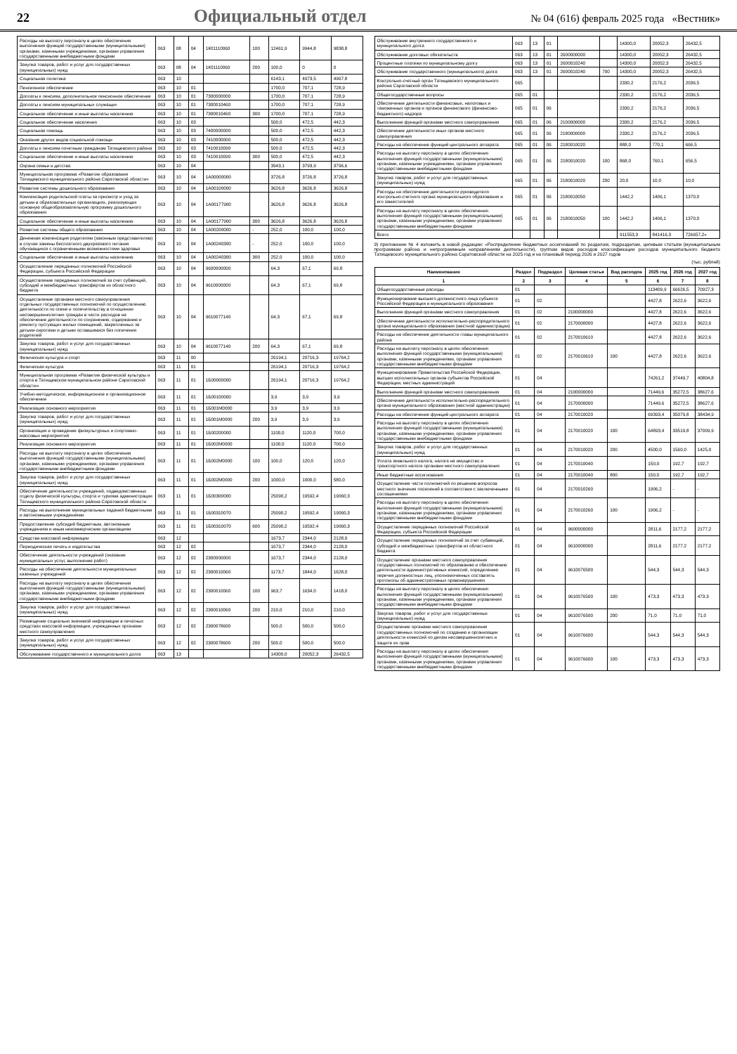22 Официальный отдел № 04 (616) февраль 2025 года «Вестник»
| Расходы на выплату персоналу в целях обеспечения выполнения функций государственными (муниципальными) органами, казенными учреждениями, органами управления государственными внебюджетными фондами | 063 | 08 | 04 | 1К01110060 | 100 | 12461,9 | 9944,8 | 9838,8 |
| Закупка товаров, работ и услуг для государственных (муниципальных) нужд | 063 | 08 | 04 | 1К01110060 | 200 | 100,0 | 0 | 0 |
| Социальная политика | 063 | 10 | | | | 6143,1 | 4973,5 | 4967,8 |
| Пенсионное обеспечение | 063 | 10 | 01 | | | 1700,0 | 707,1 | 728,9 |
| Доплаты к пенсиям, дополнительное пенсионное обеспечение | 063 | 10 | 01 | 7300000000 | | 1700,0 | 707,1 | 728,9 |
| Доплаты к пенсиям муниципальных служащих | 063 | 10 | 01 | 7300010460 | | 1700,0 | 707,1 | 728,9 |
| Социальное обеспечение и иные выплаты населению | 063 | 10 | 01 | 7300010460 | 300 | 1700,0 | 707,1 | 728,9 |
| Социальное обеспечение населения | 063 | 10 | 03 | | | 500,0 | 472,5 | 442,3 |
| Социальная помощь | 063 | 10 | 03 | 7400000000 | | 500,0 | 472,5 | 442,3 |
| Оказание других видов социальной помощи | 063 | 10 | 03 | 7410000000 | | 500,0 | 472,5 | 442,3 |
| Доплаты к пенсиям почетным гражданам Татищевского района | 063 | 10 | 03 | 7410010090 | | 500,0 | 472,5 | 442,3 |
| Социальное обеспечение и иные выплаты населению | 063 | 10 | 03 | 7410010090 | 300 | 500,0 | 472,5 | 442,3 |
| Охрана семьи и детства | 063 | 10 | 04 | | | 3943,1 | 3793,9 | 3796,6 |
| Муниципальная программа «Развитие образования Татищевского муниципального района Саратовской области» | 063 | 10 | 04 | 1А00000000 | | 3726,8 | 3726,8 | 3726,8 |
| Развитие системы дошкольного образования | 063 | 10 | 04 | 1А00100000 | | 3626,8 | 3626,8 | 3626,8 |
| Компенсация родительской платы за присмотр и уход за детьми в образовательных организациях, реализующих основную общеобразовательную программу дошкольного образования | 063 | 10 | 04 | 1А00177900 | | 3626,8 | 3626,8 | 3626,8 |
| Социальное обеспечение и иные выплаты населению | 063 | 10 | 04 | 1А00177900 | 300 | 3626,8 | 3626,8 | 3626,8 |
| Развитие системы общего образования | 063 | 10 | 04 | 1А00200000 | - | 252,0 | 100,0 | 100,0 |
| Денежная компенсация родителям (законным представителям) в случае замены бесплатного двухразового питания обучающихся с ограниченными возможностями здоровья | 063 | 10 | 04 | 1А00240300 | - | 252,0 | 100,0 | 100,0 |
| Социальное обеспечение и иные выплаты населению | 063 | 10 | 04 | 1А00240300 | 300 | 252,0 | 100,0 | 100,0 |
| Осуществление переданных полномочий Российской Федерации, субъекта Российской Федерации | 063 | 10 | 04 | 9600000000 | | 64,3 | 67,1 | 69,8 |
| Осуществление переданных полномочий за счет субвенций, субсидий и межбюджетных трансфертов из областного бюджета | 063 | 10 | 04 | 9610000000 | | 64,3 | 67,1 | 69,8 |
| Осуществление органами местного самоуправления отдельных государственных полномочий по осуществлению деятельности по опеке и попечительству в отношении несовершеннолетних граждан в части расходов на обеспечение деятельности по сохранению, содержанию и ремонту пустующих жилых помещений, закрепленных за детьми-сиротами и детьми оставшимися без попечения родителей | 063 | 10 | 04 | 9610077140 | | 64,3 | 67,1 | 69,8 |
| Закупка товаров, работ и услуг для государственных (муниципальных) нужд | 063 | 10 | 04 | 9610077140 | 200 | 64,3 | 67,1 | 69,8 |
| Физическая культура и спорт | 063 | 11 | 00 | | | 26194,1 | 20716,3 | 19764,2 |
| Физическая культура | 063 | 11 | 01 | | | 26194,1 | 20716,3 | 19764,2 |
| Муниципальная программа «Развитие физической культуры и спорта в Татищевском муниципальном районе Саратовской области» | 063 | 11 | 01 | 1Б00000000 | | 26194,1 | 20716,3 | 19764,2 |
| Учебно-методическое, информационное и организационное обеспечение | 063 | 11 | 01 | 1Б00100000 | | 3,9 | 3,9 | 3,9 |
| Реализация основного мероприятия | 063 | 11 | 01 | 1Б001М0000 | | 3,9 | 3,9 | 3,9 |
| Закупка товаров, работ и услуг для государственных (муниципальных) нужд | 063 | 11 | 01 | 1Б001М0000 | 200 | 3,9 | 3,9 | 3,9 |
| Организация и проведение физкультурных и спортивно-массовых мероприятий | 063 | 11 | 01 | 1Б00200000 | | 1100,0 | 1120,0 | 700,0 |
| Реализация основного мероприятия | 063 | 11 | 01 | 1Б002М0000 | | 1100,0 | 1120,0 | 700,0 |
| Расходы на выплату персоналу в целях обеспечения выполнения функций государственными (муниципальными) органами, казенными учреждениями, органами управления государственными внебюджетными фондами | 063 | 11 | 01 | 1Б002М0000 | 100 | 100,0 | 120,0 | 120,0 |
| Закупка товаров, работ и услуг для государственных (муниципальных) нужд | 063 | 11 | 01 | 1Б002М0000 | 200 | 1000,0 | 1000,0 | 580,0 |
| Обеспечение деятельности учреждений, подведомственных отделу физической культуры, спорта и туризма администрации Татищевского муниципального района Саратовской области | 063 | 11 | 01 | 1Б00300000 | | 25090,2 | 19592,4 | 19060,3 |
| Расходы на выполнение муниципальных заданий бюджетными и автономными учреждениями | 063 | 11 | 01 | 1Б00310070 | | 25090,2 | 19592,4 | 19060,3 |
| Предоставление субсидий бюджетным, автономным учреждениям и иным некоммерческим организациям | 063 | 11 | 01 | 1Б00310070 | 600 | 25090,2 | 19592,4 | 19060,3 |
| Средства массовой информации | 063 | 12 | | | | 1673,7 | 2344,0 | 2128,0 |
| Периодическая печать и издательства | 063 | 12 | 02 | | | 1673,7 | 2344,0 | 2128,0 |
| Обеспечение деятельности учреждений (оказание муниципальных услуг, выполнение работ) | 063 | 12 | 02 | 2300000000 | | 1673,7 | 2344,0 | 2128,0 |
| Расходы на обеспечение деятельности муниципальных казенных учреждений | 063 | 12 | 02 | 2300010060 | | 1173,7 | 1844,0 | 1628,0 |
| Расходы на выплату персоналу в целях обеспечения выполнения функций государственными (муниципальными) органами, казенными учреждениями, органами управления государственными внебюджетными фондами | 063 | 12 | 02 | 2300010060 | 100 | 963,7 | 1634,0 | 1418,0 |
| Закупка товаров, работ и услуг для государственных (муниципальных) нужд | 063 | 12 | 02 | 2300010060 | 200 | 210,0 | 210,0 | 210,0 |
| Размещение социально значимой информации в печатных средствах массовой информации, учрежденных органами местного самоуправления | 063 | 12 | 02 | 2300078600 | | 500,0 | 500,0 | 500,0 |
| Закупка товаров, работ и услуг для государственных (муниципальных) нужд | 063 | 12 | 02 | 2300078600 | 200 | 500,0 | 500,0 | 500,0 |
| Обслуживание государственного и муниципального долга | 063 | 13 | | | | 14300,0 | 20052,3 | 26432,5 |
| Обслуживание внутреннего государственного и муниципального долга | 063 | 13 | 01 | | | 14300,0 | 20052,3 | 26432,5 |
| Обслуживание долговых обязательств | 063 | 13 | 01 | 2600000000 | | 14300,0 | 20052,3 | 26432,5 |
| Процентные платежи по муниципальному долгу | 063 | 13 | 01 | 2600010240 | | 14300,0 | 20052,3 | 26432,5 |
| Обслуживание государственного (муниципального) долга | 063 | 13 | 01 | 2600010240 | 700 | 14300,0 | 20052,3 | 26432,5 |
| Контрольно-счетный орган Татищевского муниципального района Саратовской области | 065 | | | | | 2330,2 | 2176,2 | 2036,5 |
| Общегосударственные вопросы | 065 | 01 | | | | 2330,2 | 2176,2 | 2036,5 |
| Обеспечение деятельности финансовых, налоговых и таможенных органов и органов финансового (финансово-бюджетного) надзора | 065 | 01 | 06 | | | 2330,2 | 2176,2 | 2036,5 |
| Выполнение функций органами местного самоуправления | 065 | 01 | 06 | 2100000000 | | 2330,2 | 2176,2 | 2036,5 |
| Обеспечение деятельности иных органов местного самоуправления | 065 | 01 | 06 | 2180000000 | | 2330,2 | 2176,2 | 2036,5 |
| Расходы на обеспечение функций центрального аппарата | 065 | 01 | 06 | 2180010020 | | 888,0 | 770,1 | 666,5 |
| Расходы на выплату персоналу в целях обеспечения выполнения функций государственными (муниципальными) органами, казенными учреждениями, органами управления государственными внебюджетными фондами | 065 | 01 | 06 | 2180010020 | 100 | 868,0 | 760,1 | 656,5 |
| Закупка товаров, работ и услуг для государственных (муниципальных) нужд | 065 | 01 | 06 | 2180010020 | 200 | 20,0 | 10,0 | 10,0 |
| Расходы на обеспечение деятельности руководителя контрольно-счетного органа муниципального образования и его заместителей | 065 | 01 | 06 | 2180010050 | | 1442,2 | 1406,1 | 1370,0 |
| Расходы на выплату персоналу в целях обеспечения выполнения функций государственными (муниципальными) органами, казенными учреждениями, органами управления государственными внебюджетными фондами | 065 | 01 | 06 | 2180010050 | 100 | 1442,2 | 1406,1 | 1370,0 |
| Всего | | | | | | 911553,3 | 841416,3 | 726657,2» |
9) приложение № 4 изложить в новой редакции: «Распределение бюджетных ассигнований по разделам, подразделам, целевым статьям (муниципальным программам района и непрограммным направлениям деятельности), группам видов расходов классификации расходов муниципального бюджета Татищевского муниципального района Саратовской области на 2025 год и на плановый период 2026 и 2027 годов
(тыс. рублей)
| Наименование | Раздел | Подраздел | Целевая статья | Вид расходов | 2025 год | 2026 год | 2027 год |
| --- | --- | --- | --- | --- | --- | --- | --- |
| 1 | 2 | 3 | 4 | 5 | 6 | 7 | 8 |
| Общегосударственные расходы | 01 | | | | 113409,9 | 66626,5 | 70927,3 |
| Функционирование высшего должностного лица субъекта Российской Федерации и муниципального образования | 01 | 02 | | | 4427,8 | 2622,6 | 3622,6 |
| Выполнение функций органами местного самоуправления | 01 | 02 | 2100000000 | | 4427,8 | 2622,6 | 3622,6 |
| Обеспечение деятельности исполнительно-распорядительного органа муниципального образования (местной администрации) | 01 | 02 | 2170000000 | | 4427,8 | 2622,6 | 3622,6 |
| Расходы на обеспечение деятельности главы муниципального района | 01 | 02 | 2170010610 | | 4427,8 | 2622,6 | 3622,6 |
| Расходы на выплату персоналу в целях обеспечения выполнения функций государственными (муниципальными) органами, казенными учреждениями, органами управления государственными внебюджетными фондами | 01 | 02 | 2170010610 | 100 | 4427,8 | 2622,6 | 3622,6 |
| Функционирование Правительства Российской Федерации, высших исполнительных органов субъектов Российской Федерации, местных администраций | 01 | 04 | | | 74261,2 | 37449,7 | 40804,8 |
| Выполнение функций органами местного самоуправления | 01 | 04 | 2100000000 | | 71449,6 | 35272,5 | 38627,6 |
| Обеспечение деятельности исполнительно-распорядительного органа муниципального образования (местной администрации) | 01 | 04 | 2170000000 | | 71449,6 | 35272,5 | 38627,6 |
| Расходы на обеспечение функций центрального аппарата | 01 | 04 | 2170010020 | | 69393,4 | 35079,8 | 38434,9 |
| Расходы на выплату персоналу в целях обеспечения выполнения функций государственными (муниципальными) органами, казенными учреждениями, органами управления государственными внебюджетными фондами | 01 | 04 | 2170010020 | 100 | 64893,4 | 33519,8 | 37009,9 |
| Закупка товаров, работ и услуг для государственных (муниципальных) нужд | 01 | 04 | 2170010020 | 200 | 4500,0 | 1560,0 | 1425,0 |
| Уплата земельного налога, налога на имущество и транспортного налога органами местного самоуправления | 01 | 04 | 2170010040 | | 150,0 | 192,7 | 192,7 |
| Иные бюджетные ассигнования | 01 | 04 | 2170010040 | 800 | 150,0 | 192,7 | 192,7 |
| Осуществление части полномочий по решению вопросов местного значения поселений в соответствии с заключенными соглашениями | 01 | 04 | 2170010260 | | 1906,2 | - | - |
| Расходы на выплату персоналу в целях обеспечения выполнения функций государственными (муниципальными) органами, казенными учреждениями, органами управления государственными внебюджетными фондами | 01 | 04 | 2170010260 | 100 | 1906,2 | - | - |
| Осуществление переданных полномочий Российской Федерации, субъекта Российской Федерации | 01 | 04 | 9600000000 | | 2811,6 | 2177,2 | 2177,2 |
| Осуществление переданных полномочий за счет субвенций, субсидий и межбюджетных трансфертов из областного бюджета | 01 | 04 | 9610000000 | | 2811,6 | 2177,2 | 2177,2 |
| Осуществление органами местного самоуправления государственных полномочий по образованию и обеспечению деятельности административных комиссий, определению перечня должностных лиц, уполномоченных составлять протоколы об административных правонарушениях | 01 | 04 | 9610076500 | | 544,3 | 544,3 | 544,3 |
| Расходы на выплату персоналу в целях обеспечения выполнения функций государственными (муниципальными) органами, казенными учреждениями, органами управления государственными внебюджетными фондами | 01 | 04 | 9610076500 | 100 | 473,3 | 473,3 | 473,3 |
| Закупка товаров, работ и услуг для государственных (муниципальных) нужд | 01 | 04 | 9610076500 | 200 | 71,0 | 71,0 | 71,0 |
| Осуществление органами местного самоуправления государственных полномочий по созданию и организации деятельности комиссий по делам несовершеннолетних и защите их прав | 01 | 04 | 9610076600 | | 544,3 | 544,3 | 544,3 |
| Расходы на выплату персоналу в целях обеспечения выполнения функций государственными (муниципальными) органами, казенными учреждениями, органами управления государственными внебюджетными фондами | 01 | 04 | 9610076600 | 100 | 473,3 | 473,3 | 473,3 |